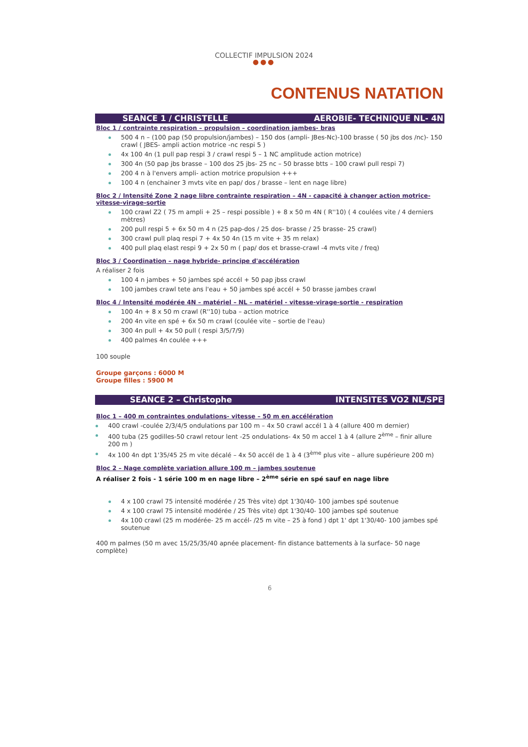COLLECTIF IMPULSION 2024
●●●
CONTENUS NATATION
SEANCE 1 / CHRISTELLE AEROBIE- TECHNIQUE NL- 4N
Bloc 1 / contrainte respiration – propulsion – coordination jambes- bras
500 4 n – (100 pap (50 propulsion/jambes) – 150 dos (ampli- JBes-Nc)-100 brasse ( 50 jbs dos /nc)- 150 crawl ( JBES- ampli action motrice -nc respi 5 )
4x 100 4n (1 pull pap respi 3 / crawl respi 5 – 1 NC amplitude action motrice)
300 4n (50 pap jbs brasse – 100 dos 25 jbs- 25 nc – 50 brasse btts – 100 crawl pull respi 7)
200 4 n à l'envers ampli- action motrice propulsion +++
100 4 n (enchainer 3 mvts vite en pap/ dos / brasse – lent en nage libre)
Bloc 2 / Intensité Zone 2 nage libre contrainte respiration – 4N - capacité à changer action motrice- vitesse-virage-sortie
100 crawl Z2 ( 75 m ampli + 25 – respi possible ) + 8 x 50 m 4N ( R''10) ( 4 coulées vite / 4 derniers mètres)
200 pull respi 5 + 6x 50 m 4 n (25 pap-dos / 25 dos- brasse / 25 brasse- 25 crawl)
300 crawl pull plaq respi 7 + 4x 50 4n (15 m vite + 35 m relax)
400 pull plaq elast respi 9 + 2x 50 m ( pap/ dos et brasse-crawl -4 mvts vite / freq)
Bloc 3 / Coordination – nage hybride- principe d'accélération
A réaliser 2 fois
100 4 n jambes + 50 jambes spé accél + 50 pap jbss crawl
100 jambes crawl tete ans l'eau + 50 jambes spé accél + 50 brasse jambes crawl
Bloc 4 / Intensité modérée 4N – matériel – NL – matériel - vitesse-virage-sortie - respiration
100 4n + 8 x 50 m crawl (R''10) tuba – action motrice
200 4n vite en spé + 6x 50 m crawl (coulée vite – sortie de l'eau)
300 4n pull + 4x 50 pull ( respi 3/5/7/9)
400 palmes 4n coulée +++
100 souple
Groupe garçons : 6000 M
Groupe filles : 5900 M
SEANCE 2 – Christophe INTENSITES VO2 NL/SPE
Bloc 1 – 400 m contraintes ondulations- vitesse – 50 m en accélération
400 crawl -coulée 2/3/4/5 ondulations par 100 m – 4x 50 crawl accél 1 à 4 (allure 400 m dernier)
400 tuba (25 godilles-50 crawl retour lent -25 ondulations- 4x 50 m accel 1 à 4 (allure 2<sup>ème</sup> – finir allure 200 m )
4x 100 4n dpt 1'35/45 25 m vite décalé – 4x 50 accél de 1 à 4 (3<sup>ème</sup> plus vite – allure supérieure 200 m)
Bloc 2 – Nage complète variation allure 100 m – jambes soutenue
A réaliser 2 fois - 1 série 100 m en nage libre – 2<sup>ème</sup> série en spé sauf en nage libre
4 x 100 crawl 75 intensité modérée / 25 Très vite) dpt 1'30/40- 100 jambes spé soutenue
4 x 100 crawl 75 intensité modérée / 25 Très vite) dpt 1'30/40- 100 jambes spé soutenue
4x 100 crawl (25 m modérée- 25 m accél- /25 m vite – 25 à fond ) dpt 1' dpt 1'30/40- 100 jambes spé soutenue
400 m palmes (50 m avec 15/25/35/40 apnée placement- fin distance battements à la surface- 50 nage complète)
6